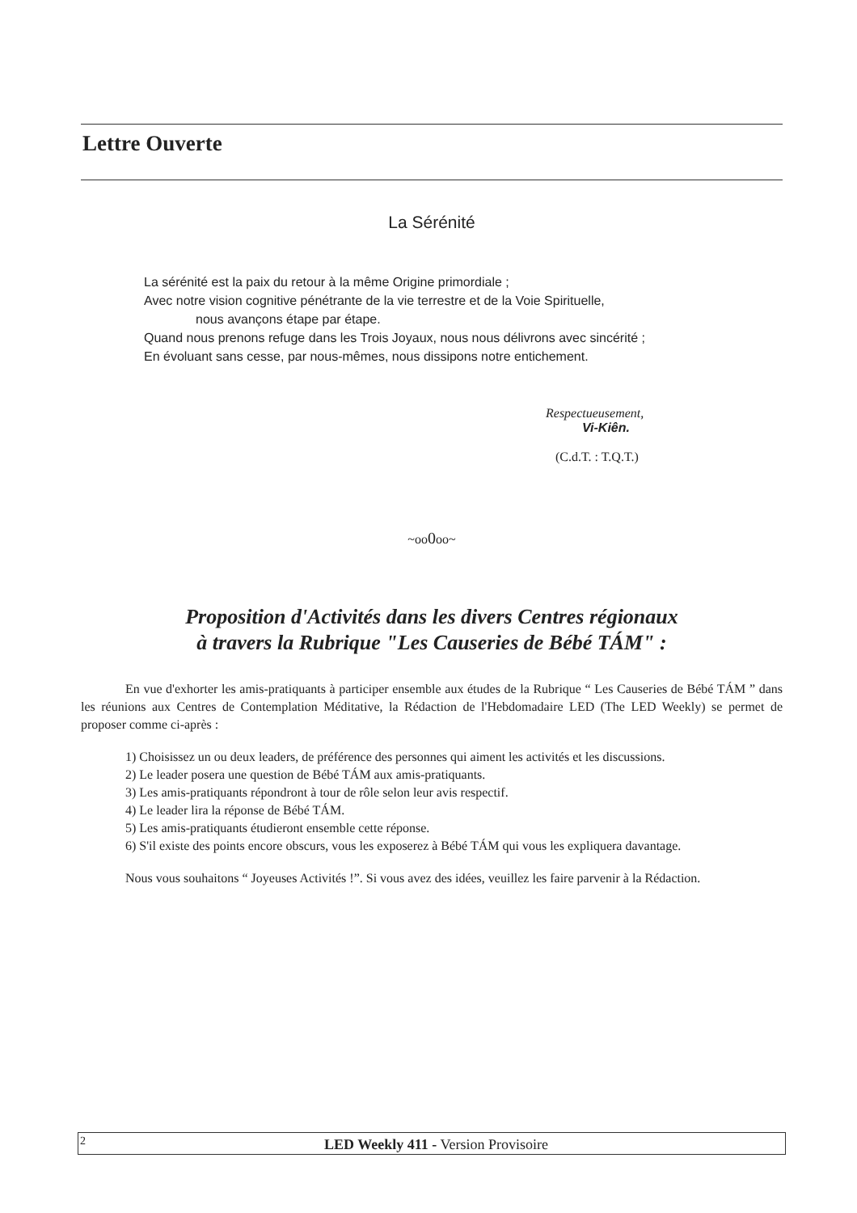Lettre Ouverte
La Sérénité
La sérénité est la paix du retour à la même Origine primordiale ;
Avec notre vision cognitive pénétrante de la vie terrestre et de la Voie Spirituelle,
nous avançons étape par étape.
Quand nous prenons refuge dans les Trois Joyaux, nous nous délivrons avec sincérité ;
En évoluant sans cesse, par nous-mêmes, nous dissipons notre entichement.
Respectueusement,
Vi-Kiên.
(C.d.T. : T.Q.T.)
~oo0oo~
Proposition d'Activités dans les divers Centres régionaux
à travers la Rubrique "Les Causeries de Bébé TÁM" :
En vue d'exhorter les amis-pratiquants à participer ensemble aux études de la Rubrique “ Les Causeries de Bébé TÁM ” dans les réunions aux Centres de Contemplation Méditative, la Rédaction de l'Hebdomadaire LED (The LED Weekly) se permet de proposer comme ci-après :
1) Choisissez un ou deux leaders, de préférence des personnes qui aiment les activités et les discussions.
2) Le leader posera une question de Bébé TÁM aux amis-pratiquants.
3) Les amis-pratiquants répondront à tour de rôle selon leur avis respectif.
4) Le leader lira la réponse de Bébé TÁM.
5) Les amis-pratiquants étudieront ensemble cette réponse.
6) S'il existe des points encore obscurs, vous les exposerez à Bébé TÁM qui vous les expliquera davantage.
Nous vous souhaitons “ Joyeuses Activités !”. Si vous avez des idées, veuillez les faire parvenir à la Rédaction.
2 LED Weekly 411 - Version Provisoire